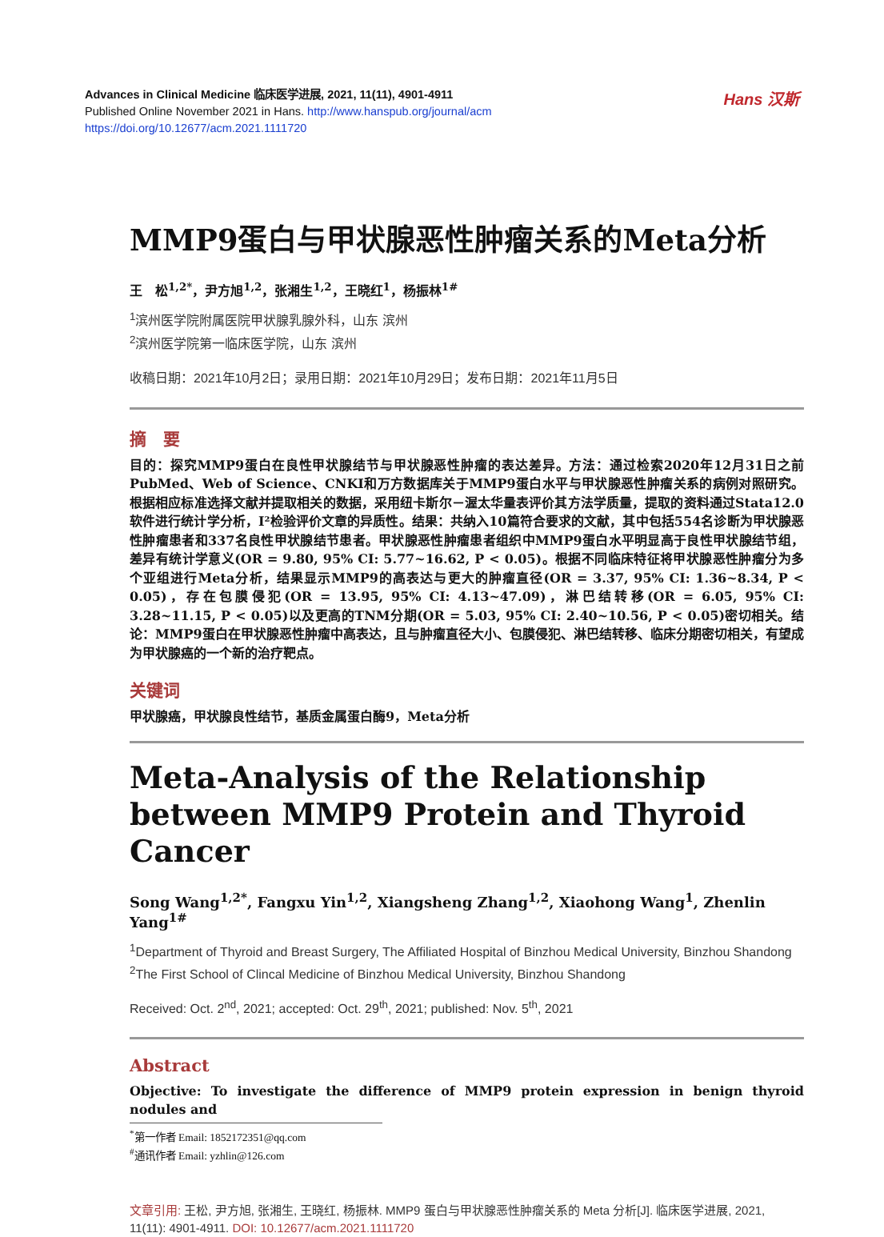Advances in Clinical Medicine 临床医学进展, 2021, 11(11), 4901-4911
Published Online November 2021 in Hans. http://www.hanspub.org/journal/acm
https://doi.org/10.12677/acm.2021.1111720
Hans 汉斯
MMP9蛋白与甲状腺恶性肿瘤关系的Meta分析
王　松<sup>1,2*</sup>，尹方旭<sup>1,2</sup>，张湘生<sup>1,2</sup>，王晓红<sup>1</sup>，杨振林<sup>1#</sup>
<sup>1</sup> 滨州医学院附属医院甲状腺乳腺外科，山东 滨州
<sup>2</sup> 滨州医学院第一临床医学院，山东 滨州
收稿日期：2021年10月2日；录用日期：2021年10月29日；发布日期：2021年11月5日
摘　要
目的：探究MMP9蛋白在良性甲状腺结节与甲状腺恶性肿瘤的表达差异。方法：通过检索2020年12月31日之前PubMed、Web of Science、CNKI和万方数据库关于MMP9蛋白水平与甲状腺恶性肿瘤关系的病例对照研究。根据相应标准选择文献并提取相关的数据，采用纽卡斯尔－渥太华量表评价其方法学质量，提取的资料通过Stata12.0软件进行统计学分析，I²检验评价文章的异质性。结果：共纳入10篇符合要求的文献，其中包括554名诊断为甲状腺恶性肿瘤患者和337名良性甲状腺结节患者。甲状腺恶性肿瘤患者组织中MMP9蛋白水平明显高于良性甲状腺结节组，差异有统计学意义(OR = 9.80, 95% CI: 5.77~16.62, P < 0.05)。根据不同临床特征将甲状腺恶性肿瘤分为多个亚组进行Meta分析，结果显示MMP9的高表达与更大的肿瘤直径(OR = 3.37, 95% CI: 1.36~8.34, P < 0.05)，存在包膜侵犯(OR = 13.95, 95% CI: 4.13~47.09)，淋巴结转移(OR = 6.05, 95% CI: 3.28~11.15, P < 0.05)以及更高的TNM分期(OR = 5.03, 95% CI: 2.40~10.56, P < 0.05)密切相关。结论：MMP9蛋白在甲状腺恶性肿瘤中高表达，且与肿瘤直径大小、包膜侵犯、淋巴结转移、临床分期密切相关，有望成为甲状腺癌的一个新的治疗靶点。
关键词
甲状腺癌，甲状腺良性结节，基质金属蛋白酶9，Meta分析
Meta-Analysis of the Relationship between MMP9 Protein and Thyroid Cancer
Song Wang<sup>1,2*</sup>, Fangxu Yin<sup>1,2</sup>, Xiangsheng Zhang<sup>1,2</sup>, Xiaohong Wang<sup>1</sup>, Zhenlin Yang<sup>1#</sup>
<sup>1</sup> Department of Thyroid and Breast Surgery, The Affiliated Hospital of Binzhou Medical University, Binzhou Shandong
<sup>2</sup> The First School of Clincal Medicine of Binzhou Medical University, Binzhou Shandong
Received: Oct. 2<sup>nd</sup>, 2021; accepted: Oct. 29<sup>th</sup>, 2021; published: Nov. 5<sup>th</sup>, 2021
Abstract
Objective: To investigate the difference of MMP9 protein expression in benign thyroid nodules and
<sup>*</sup> 第一作者 Email: 1852172351@qq.com
<sup>#</sup> 通讯作者 Email: yzhlin@126.com
文章引用: 王松, 尹方旭, 张湘生, 王晓红, 杨振林. MMP9 蛋白与甲状腺恶性肿瘤关系的 Meta 分析[J]. 临床医学进展, 2021, 11(11): 4901-4911. DOI: 10.12677/acm.2021.1111720